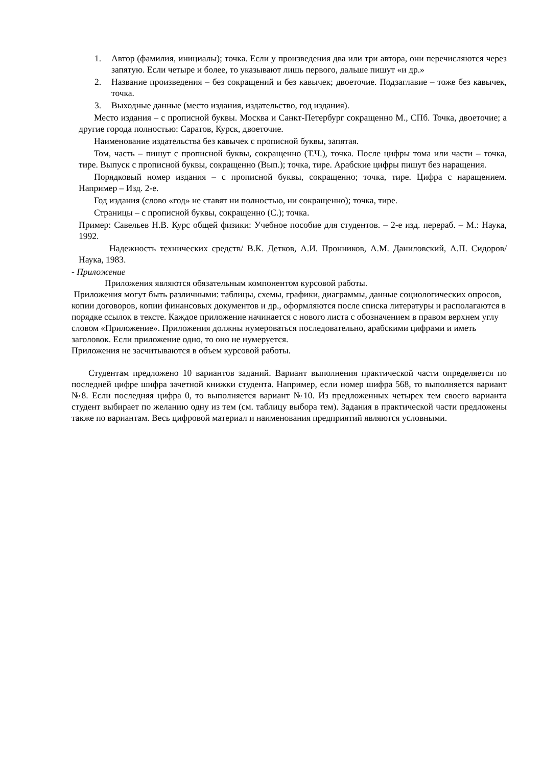1. Автор (фамилия, инициалы); точка. Если у произведения два или три автора, они перечисляются через запятую. Если четыре и более, то указывают лишь первого, дальше пишут «и др.»
2. Название произведения – без сокращений и без кавычек; двоеточие. Подзаглавие – тоже без кавычек, точка.
3. Выходные данные (место издания, издательство, год издания).
Место издания – с прописной буквы. Москва и Санкт-Петербург сокращенно М., СПб. Точка, двоеточие; а другие города полностью: Саратов, Курск, двоеточие.
Наименование издательства без кавычек с прописной буквы, запятая.
Том, часть – пишут с прописной буквы, сокращенно (Т.Ч.), точка. После цифры тома или части – точка, тире. Выпуск с прописной буквы, сокращенно (Вып.); точка, тире. Арабские цифры пишут без наращения.
Порядковый номер издания – с прописной буквы, сокращенно; точка, тире. Цифра с наращением. Например – Изд. 2-е.
Год издания (слово «год» не ставят ни полностью, ни сокращенно); точка, тире.
Страницы – с прописной буквы, сокращенно (С.); точка.
Пример: Савельев Н.В. Курс общей физики: Учебное пособие для студентов. – 2-е изд. перераб. – М.: Наука, 1992.
Надежность технических средств/ В.К. Детков, А.И. Пронников, А.М. Даниловский, А.П. Сидоров/ Наука, 1983.
- Приложение
Приложения являются обязательным компонентом курсовой работы.
Приложения могут быть различными: таблицы, схемы, графики, диаграммы, данные социологических опросов, копии договоров, копии финансовых документов и др., оформляются после списка литературы и располагаются в порядке ссылок в тексте. Каждое приложение начинается с нового листа с обозначением в правом верхнем углу словом «Приложение». Приложения должны нумероваться последовательно, арабскими цифрами и иметь заголовок. Если приложение одно, то оно не нумеруется.
Приложения не засчитываются в объем курсовой работы.
Студентам предложено 10 вариантов заданий. Вариант выполнения практической части определяется по последней цифре шифра зачетной книжки студента. Например, если номер шифра 568, то выполняется вариант №8. Если последняя цифра 0, то выполняется вариант №10. Из предложенных четырех тем своего варианта студент выбирает по желанию одну из тем (см. таблицу выбора тем). Задания в практической части предложены также по вариантам. Весь цифровой материал и наименования предприятий являются условными.